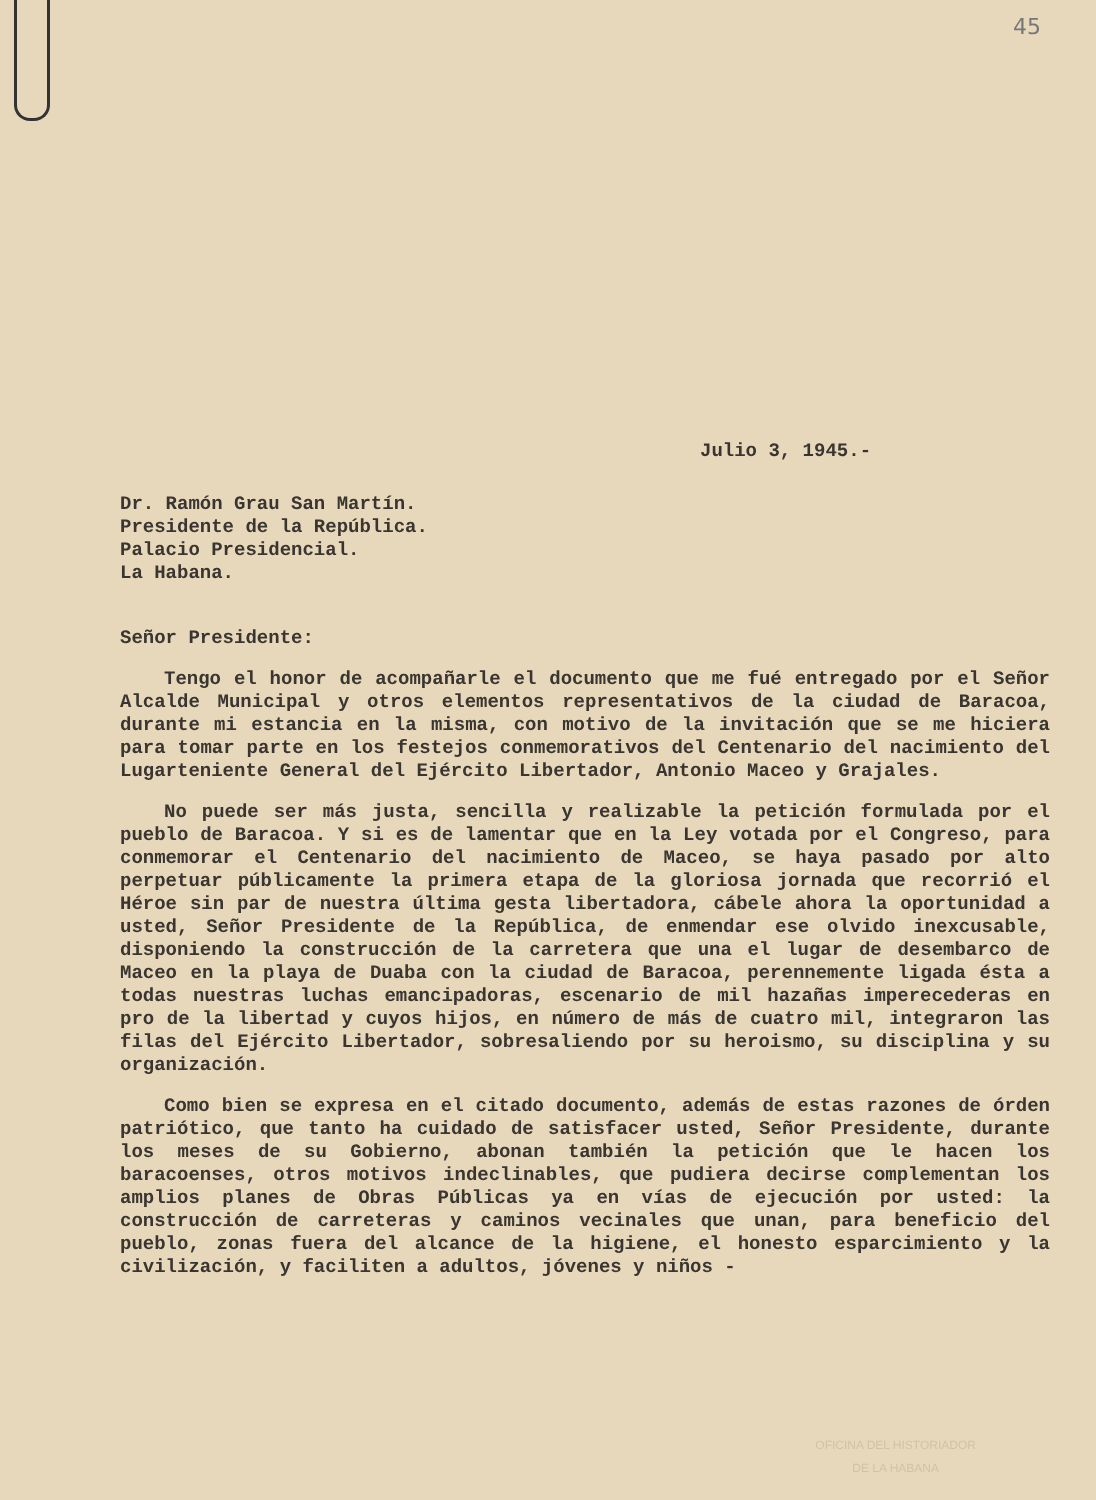45
Julio 3, 1945.-
Dr. Ramón Grau San Martín.
Presidente de la República.
Palacio Presidencial.
La Habana.
Señor Presidente:
Tengo el honor de acompañarle el documento que me fué entregado por el Señor Alcalde Municipal y otros elementos representativos de la ciudad de Baracoa, durante mi estancia en la misma, con motivo de la invitación que se me hiciera para tomar parte en los festejos conmemorativos del Centenario del nacimiento del Lugarteniente General del Ejército Libertador, Antonio Maceo y Grajales.
No puede ser más justa, sencilla y realizable la petición formulada por el pueblo de Baracoa. Y si es de lamentar que en la Ley votada por el Congreso, para conmemorar el Centenario del nacimiento de Maceo, se haya pasado por alto perpetuar públicamente la primera etapa de la gloriosa jornada que recorrió el Héroe sin par de nuestra última gesta libertadora, cábele ahora la oportunidad a usted, Señor Presidente de la República, de enmendar ese olvido inexcusable, disponiendo la construcción de la carretera que una el lugar de desembarco de Maceo en la playa de Duaba con la ciudad de Baracoa, perennemente ligada ésta a todas nuestras luchas emancipadoras, escenario de mil hazañas imperecederas en pro de la libertad y cuyos hijos, en número de más de cuatro mil, integraron las filas del Ejército Libertador, sobresaliendo por su heroismo, su disciplina y su organización.
Como bien se expresa en el citado documento, además de estas razones de órden patriótico, que tanto ha cuidado de satisfacer usted, Señor Presidente, durante los meses de su Gobierno, abonan también la petición que le hacen los baracoenses, otros motivos indeclinables, que pudiera decirse complementan los amplios planes de Obras Públicas ya en vías de ejecución por usted: la construcción de carreteras y caminos vecinales que unan, para beneficio del pueblo, zonas fuera del alcance de la higiene, el honesto esparcimiento y la civilización, y faciliten a adultos, jóvenes y niños -
OFICINA DEL HISTORIADOR
DE LA HABANA